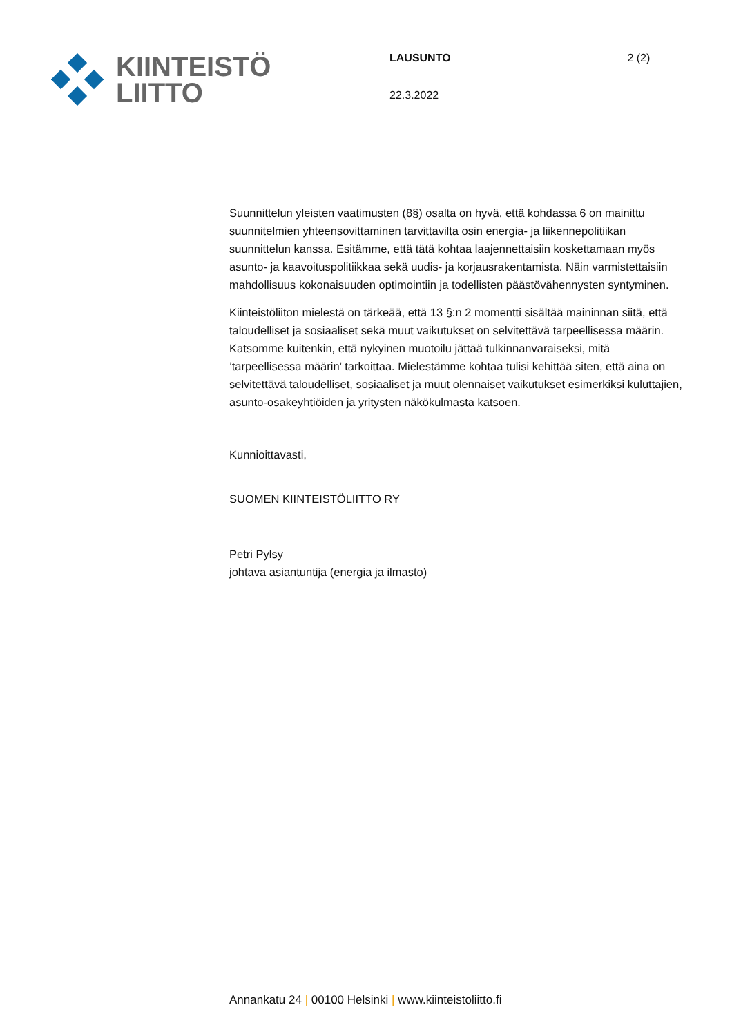KIINTEISTÖ
LIITTO
LAUSUNTO 2 (2)
22.3.2022
Suunnittelun yleisten vaatimusten (8§) osalta on hyvä, että kohdassa 6 on mainittu suunnitelmien yhteensovittaminen tarvittavilta osin energia- ja liikennepolitiikan suunnittelun kanssa. Esitämme, että tätä kohtaa laajennettaisiin koskettamaan myös asunto- ja kaavoituspolitiikkaa sekä uudis- ja korjausrakentamista. Näin varmistettaisiin mahdollisuus kokonaisuuden optimointiin ja todellisten päästövähennysten syntyminen.
Kiinteistöliiton mielestä on tärkeää, että 13 §:n 2 momentti sisältää maininnan siitä, että taloudelliset ja sosiaaliset sekä muut vaikutukset on selvitettävä tarpeellisessa määrin. Katsomme kuitenkin, että nykyinen muotoilu jättää tulkinnanvaraiseksi, mitä ’tarpeellisessa määrin’ tarkoittaa. Mielestämme kohtaa tulisi kehittää siten, että aina on selvitettävä taloudelliset, sosiaaliset ja muut olennaiset vaikutukset esimerkiksi kuluttajien, asunto-osakeyhtiöiden ja yritysten näkökulmasta katsoen.
Kunnioittavasti,
SUOMEN KIINTEISTÖLIITTO RY
Petri Pylsy
johtava asiantuntija (energia ja ilmasto)
Annankatu 24 | 00100 Helsinki | www.kiinteistoliitto.fi